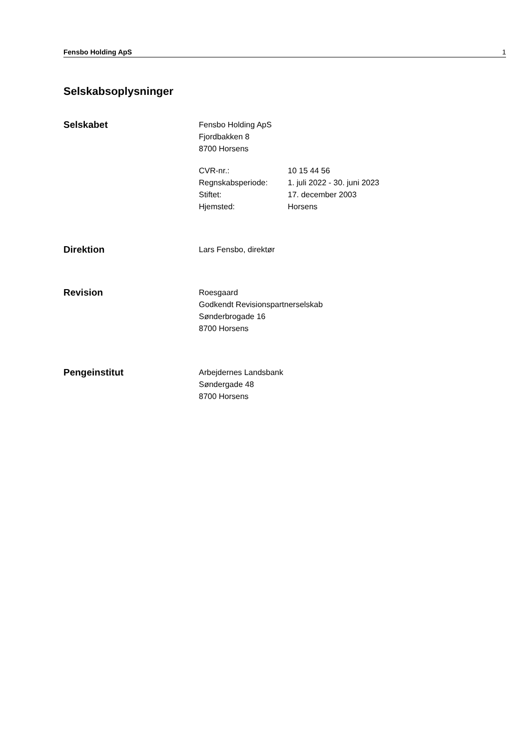Fensbo Holding ApS 1
Selskabsoplysninger
Selskabet
Fensbo Holding ApS
Fjordbakken 8
8700 Horsens
CVR-nr.: 10 15 44 56 Regnskabsperiode: 1. juli 2022 - 30. juni 2023 Stiftet: 17. december 2003 Hjemsted: Horsens
Direktion
Lars Fensbo, direktør
Revision
Roesgaard
Godkendt Revisionspartnerselskab
Sønderbrogade 16
8700 Horsens
Pengeinstitut
Arbejdernes Landsbank
Søndergade 48
8700 Horsens